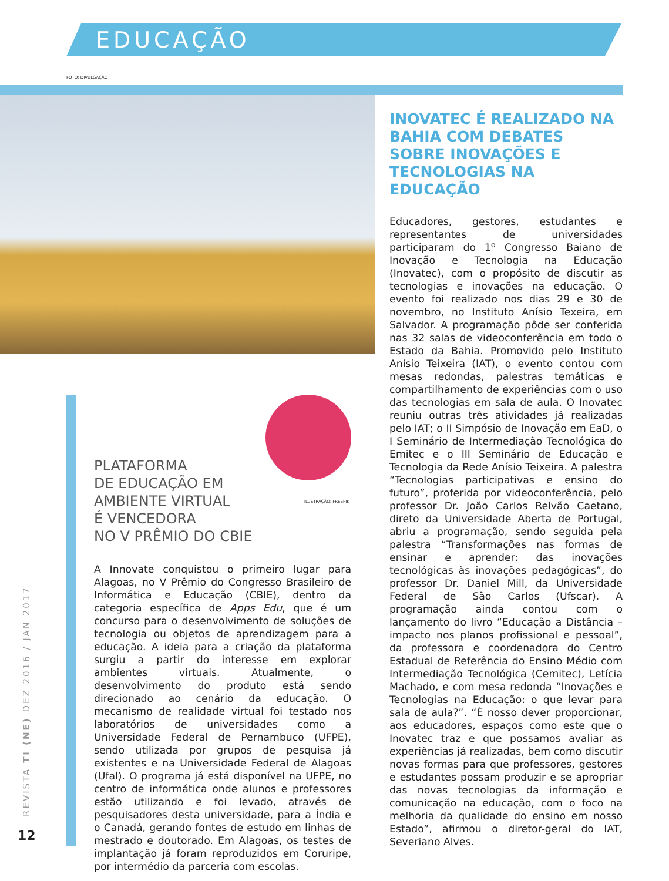EDUCAÇÃO
FOTO: DIVULGAÇÃO
INOVATEC É REALIZADO NA BAHIA COM DEBATES SOBRE INOVAÇÕES E TECNOLOGIAS NA EDUCAÇÃO
Educadores, gestores, estudantes e representantes de universidades participaram do 1º Congresso Baiano de Inovação e Tecnologia na Educação (Inovatec), com o propósito de discutir as tecnologias e inovações na educação. O evento foi realizado nos dias 29 e 30 de novembro, no Instituto Anísio Texeira, em Salvador. A programação pôde ser conferida nas 32 salas de videoconferência em todo o Estado da Bahia. Promovido pelo Instituto Anísio Teixeira (IAT), o evento contou com mesas redondas, palestras temáticas e compartilhamento de experiências com o uso das tecnologias em sala de aula. O Inovatec reuniu outras três atividades já realizadas pelo IAT; o II Simpósio de Inovação em EaD, o I Seminário de Intermediação Tecnológica do Emitec e o III Seminário de Educação e Tecnologia da Rede Anísio Teixeira. A palestra “Tecnologias participativas e ensino do futuro”, proferida por videoconferência, pelo professor Dr. João Carlos Relvão Caetano, direto da Universidade Aberta de Portugal, abriu a programação, sendo seguida pela palestra “Transformações nas formas de ensinar e aprender: das inovações tecnológicas às inovações pedagógicas”, do professor Dr. Daniel Mill, da Universidade Federal de São Carlos (Ufscar). A programação ainda contou com o lançamento do livro “Educação a Distância – impacto nos planos profissional e pessoal”, da professora e coordenadora do Centro Estadual de Referência do Ensino Médio com Intermediação Tecnológica (Cemitec), Letícia Machado, e com mesa redonda “Inovações e Tecnologias na Educação: o que levar para sala de aula?”. “É nosso dever proporcionar, aos educadores, espaços como este que o Inovatec traz e que possamos avaliar as experiências já realizadas, bem como discutir novas formas para que professores, gestores e estudantes possam produzir e se apropriar das novas tecnologias da informação e comunicação na educação, com o foco na melhoria da qualidade do ensino em nosso Estado”, afirmou o diretor-geral do IAT, Severiano Alves.
ILUSTRAÇÃO: FREEPIK
PLATAFORMA
DE EDUCAÇÃO EM
AMBIENTE VIRTUAL
É VENCEDORA
NO V PRÊMIO DO CBIE
A Innovate conquistou o primeiro lugar para Alagoas, no V Prêmio do Congresso Brasileiro de Informática e Educação (CBIE), dentro da categoria específica de Apps Edu, que é um concurso para o desenvolvimento de soluções de tecnologia ou objetos de aprendizagem para a educação. A ideia para a criação da plataforma surgiu a partir do interesse em explorar ambientes virtuais. Atualmente, o desenvolvimento do produto está sendo direcionado ao cenário da educação. O mecanismo de realidade virtual foi testado nos laboratórios de universidades como a Universidade Federal de Pernambuco (UFPE), sendo utilizada por grupos de pesquisa já existentes e na Universidade Federal de Alagoas (Ufal). O programa já está disponível na UFPE, no centro de informática onde alunos e professores estão utilizando e foi levado, através de pesquisadores desta universidade, para a Índia e o Canadá, gerando fontes de estudo em linhas de mestrado e doutorado. Em Alagoas, os testes de implantação já foram reproduzidos em Coruripe, por intermédio da parceria com escolas.
REVISTA TI (NE) DEZ 2016 / JAN 2017
12